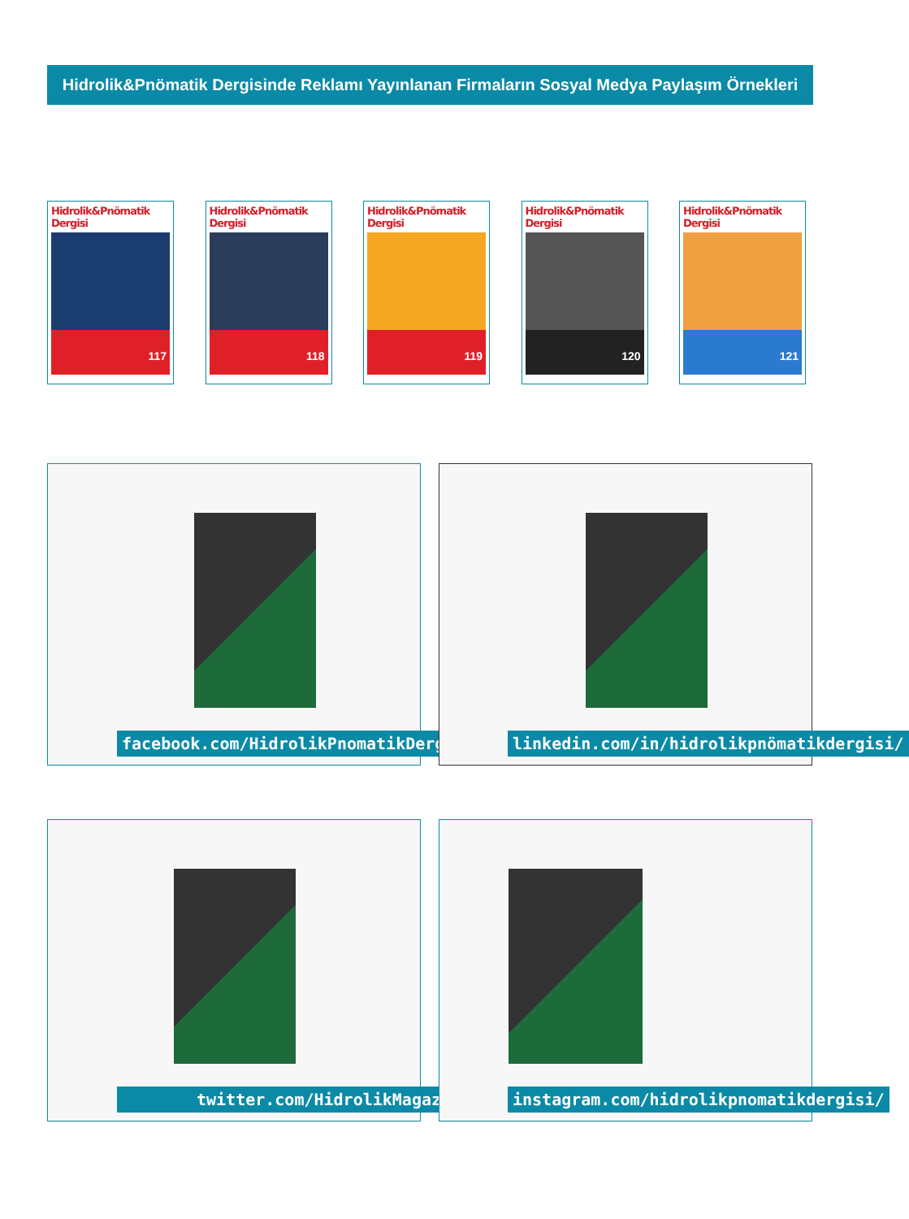Hidrolik&Pnömatik Dergisinde Reklamı Yayınlanan Firmaların Sosyal Medya Paylaşım Örnekleri
Hidrolik&Pnömatik Dergisi
117
Hidrolik&Pnömatik Dergisi
118
Hidrolik&Pnömatik Dergisi
119
Hidrolik&Pnömatik Dergisi
120
Hidrolik&Pnömatik Dergisi
121
facebook.com/HidrolikPnomatikDergisi linkedin.com/in/hidrolikpnömatikdergisi/
twitter.com/HidrolikMagazin instagram.com/hidrolikpnomatikdergisi/